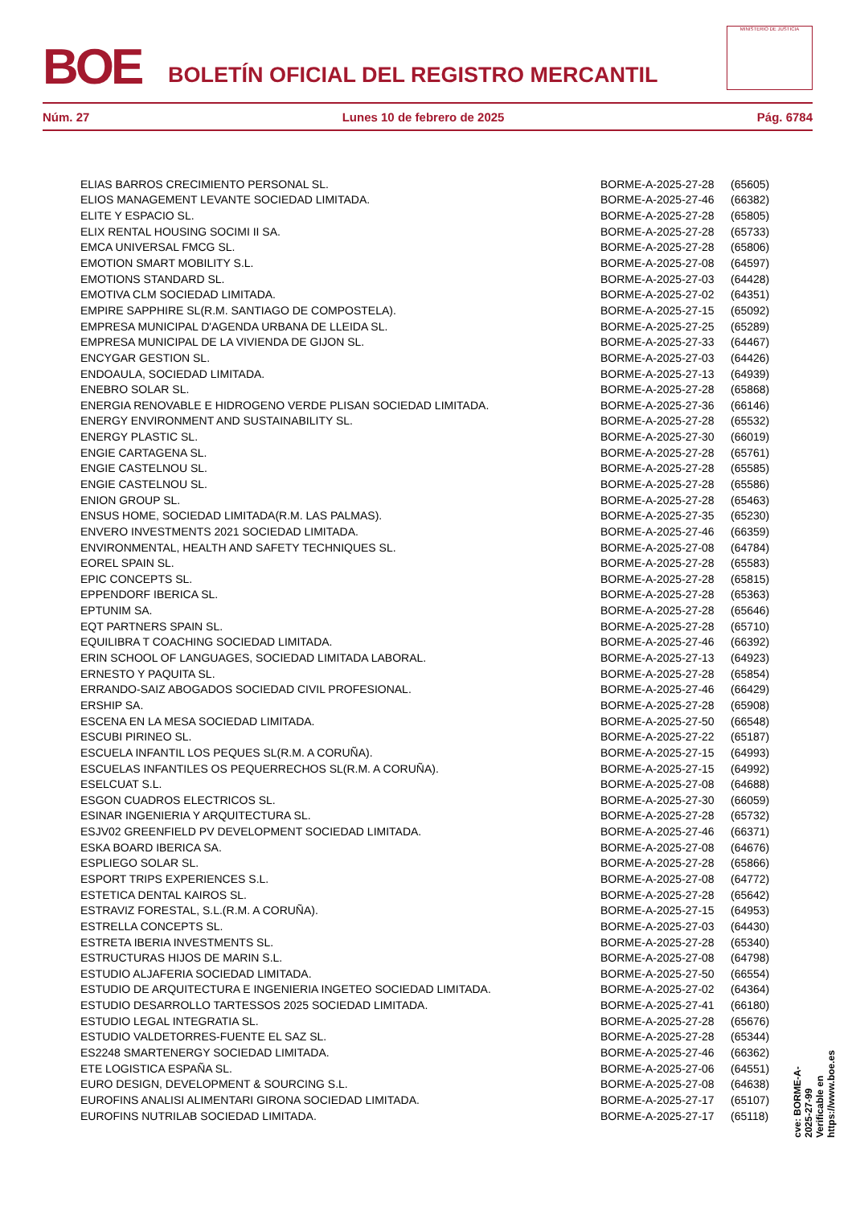BOE
BOLETÍN OFICIAL DEL REGISTRO MERCANTIL
MINISTERIO DE JUSTICIA
Núm. 27 Lunes 10 de febrero de 2025 Pág. 6784
| ELIAS BARROS CRECIMIENTO PERSONAL SL. | BORME-A-2025-27-28 | (65605) |
| ELIOS MANAGEMENT LEVANTE SOCIEDAD LIMITADA. | BORME-A-2025-27-46 | (66382) |
| ELITE Y ESPACIO SL. | BORME-A-2025-27-28 | (65805) |
| ELIX RENTAL HOUSING SOCIMI II SA. | BORME-A-2025-27-28 | (65733) |
| EMCA UNIVERSAL FMCG SL. | BORME-A-2025-27-28 | (65806) |
| EMOTION SMART MOBILITY S.L. | BORME-A-2025-27-08 | (64597) |
| EMOTIONS STANDARD SL. | BORME-A-2025-27-03 | (64428) |
| EMOTIVA CLM SOCIEDAD LIMITADA. | BORME-A-2025-27-02 | (64351) |
| EMPIRE SAPPHIRE SL(R.M. SANTIAGO DE COMPOSTELA). | BORME-A-2025-27-15 | (65092) |
| EMPRESA MUNICIPAL D'AGENDA URBANA DE LLEIDA SL. | BORME-A-2025-27-25 | (65289) |
| EMPRESA MUNICIPAL DE LA VIVIENDA DE GIJON SL. | BORME-A-2025-27-33 | (64467) |
| ENCYGAR GESTION SL. | BORME-A-2025-27-03 | (64426) |
| ENDOAULA, SOCIEDAD LIMITADA. | BORME-A-2025-27-13 | (64939) |
| ENEBRO SOLAR SL. | BORME-A-2025-27-28 | (65868) |
| ENERGIA RENOVABLE E HIDROGENO VERDE PLISAN SOCIEDAD LIMITADA. | BORME-A-2025-27-36 | (66146) |
| ENERGY ENVIRONMENT AND SUSTAINABILITY SL. | BORME-A-2025-27-28 | (65532) |
| ENERGY PLASTIC SL. | BORME-A-2025-27-30 | (66019) |
| ENGIE CARTAGENA SL. | BORME-A-2025-27-28 | (65761) |
| ENGIE CASTELNOU SL. | BORME-A-2025-27-28 | (65585) |
| ENGIE CASTELNOU SL. | BORME-A-2025-27-28 | (65586) |
| ENION GROUP SL. | BORME-A-2025-27-28 | (65463) |
| ENSUS HOME, SOCIEDAD LIMITADA(R.M. LAS PALMAS). | BORME-A-2025-27-35 | (65230) |
| ENVERO INVESTMENTS 2021 SOCIEDAD LIMITADA. | BORME-A-2025-27-46 | (66359) |
| ENVIRONMENTAL, HEALTH AND SAFETY TECHNIQUES SL. | BORME-A-2025-27-08 | (64784) |
| EOREL SPAIN SL. | BORME-A-2025-27-28 | (65583) |
| EPIC CONCEPTS SL. | BORME-A-2025-27-28 | (65815) |
| EPPENDORF IBERICA SL. | BORME-A-2025-27-28 | (65363) |
| EPTUNIM SA. | BORME-A-2025-27-28 | (65646) |
| EQT PARTNERS SPAIN SL. | BORME-A-2025-27-28 | (65710) |
| EQUILIBRA T COACHING SOCIEDAD LIMITADA. | BORME-A-2025-27-46 | (66392) |
| ERIN SCHOOL OF LANGUAGES, SOCIEDAD LIMITADA LABORAL. | BORME-A-2025-27-13 | (64923) |
| ERNESTO Y PAQUITA SL. | BORME-A-2025-27-28 | (65854) |
| ERRANDO-SAIZ ABOGADOS SOCIEDAD CIVIL PROFESIONAL. | BORME-A-2025-27-46 | (66429) |
| ERSHIP SA. | BORME-A-2025-27-28 | (65908) |
| ESCENA EN LA MESA SOCIEDAD LIMITADA. | BORME-A-2025-27-50 | (66548) |
| ESCUBI PIRINEO SL. | BORME-A-2025-27-22 | (65187) |
| ESCUELA INFANTIL LOS PEQUES SL(R.M. A CORUÑA). | BORME-A-2025-27-15 | (64993) |
| ESCUELAS INFANTILES OS PEQUERRECHOS SL(R.M. A CORUÑA). | BORME-A-2025-27-15 | (64992) |
| ESELCUAT S.L. | BORME-A-2025-27-08 | (64688) |
| ESGON CUADROS ELECTRICOS SL. | BORME-A-2025-27-30 | (66059) |
| ESINAR INGENIERIA Y ARQUITECTURA SL. | BORME-A-2025-27-28 | (65732) |
| ESJV02 GREENFIELD PV DEVELOPMENT SOCIEDAD LIMITADA. | BORME-A-2025-27-46 | (66371) |
| ESKA BOARD IBERICA SA. | BORME-A-2025-27-08 | (64676) |
| ESPLIEGO SOLAR SL. | BORME-A-2025-27-28 | (65866) |
| ESPORT TRIPS EXPERIENCES S.L. | BORME-A-2025-27-08 | (64772) |
| ESTETICA DENTAL KAIROS SL. | BORME-A-2025-27-28 | (65642) |
| ESTRAVIZ FORESTAL, S.L.(R.M. A CORUÑA). | BORME-A-2025-27-15 | (64953) |
| ESTRELLA CONCEPTS SL. | BORME-A-2025-27-03 | (64430) |
| ESTRETA IBERIA INVESTMENTS SL. | BORME-A-2025-27-28 | (65340) |
| ESTRUCTURAS HIJOS DE MARIN S.L. | BORME-A-2025-27-08 | (64798) |
| ESTUDIO ALJAFERIA SOCIEDAD LIMITADA. | BORME-A-2025-27-50 | (66554) |
| ESTUDIO DE ARQUITECTURA E INGENIERIA INGETEO SOCIEDAD LIMITADA. | BORME-A-2025-27-02 | (64364) |
| ESTUDIO DESARROLLO TARTESSOS 2025 SOCIEDAD LIMITADA. | BORME-A-2025-27-41 | (66180) |
| ESTUDIO LEGAL INTEGRATIA SL. | BORME-A-2025-27-28 | (65676) |
| ESTUDIO VALDETORRES-FUENTE EL SAZ SL. | BORME-A-2025-27-28 | (65344) |
| ES2248 SMARTENERGY SOCIEDAD LIMITADA. | BORME-A-2025-27-46 | (66362) |
| ETE LOGISTICA ESPAÑA SL. | BORME-A-2025-27-06 | (64551) |
| EURO DESIGN, DEVELOPMENT & SOURCING S.L. | BORME-A-2025-27-08 | (64638) |
| EUROFINS ANALISI ALIMENTARI GIRONA SOCIEDAD LIMITADA. | BORME-A-2025-27-17 | (65107) |
| EUROFINS NUTRILAB SOCIEDAD LIMITADA. | BORME-A-2025-27-17 | (65118) |
cve: BORME-A-2025-27-99
Verificable en https://www.boe.es